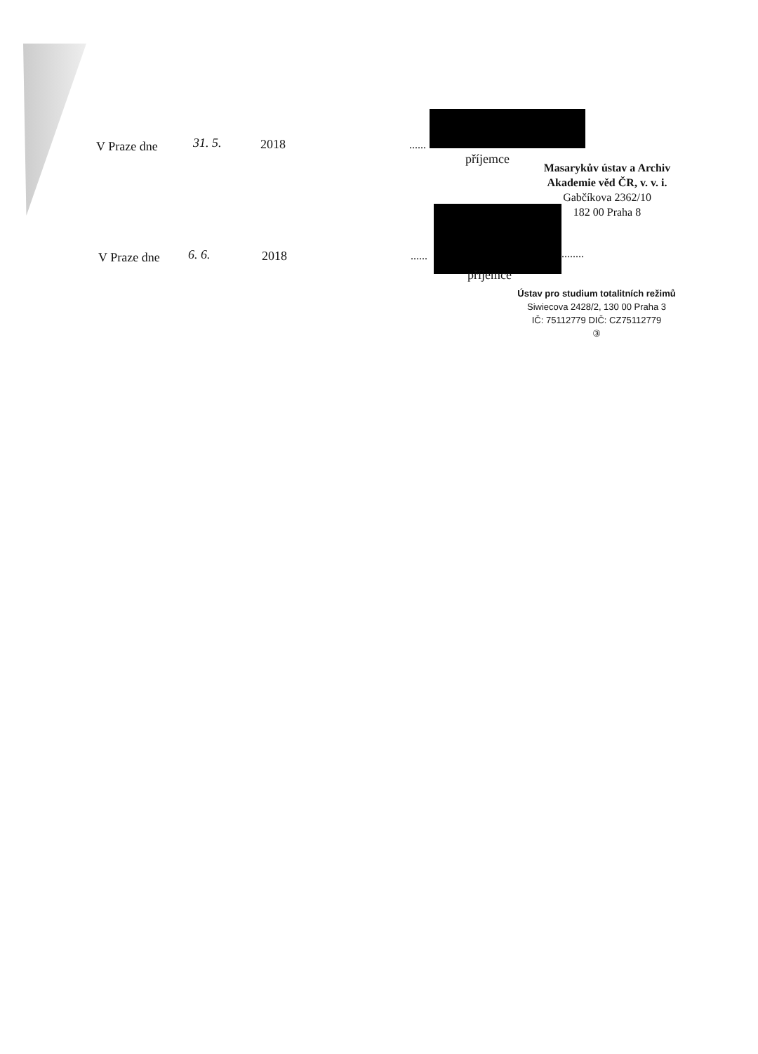V Praze dne 31. 5. 2018 ......
příjemce
Masarykův ústav a Archiv
Akademie věd ČR, v. v. i.
Gabčíkova 2362/10
182 00 Praha 8
V Praze dne 6. 6. 2018 ...... ........
příjemce
Ústav pro studium totalitních režimů
Siwiecova 2428/2, 130 00 Praha 3
IČ: 75112779 DIČ: CZ75112779
③